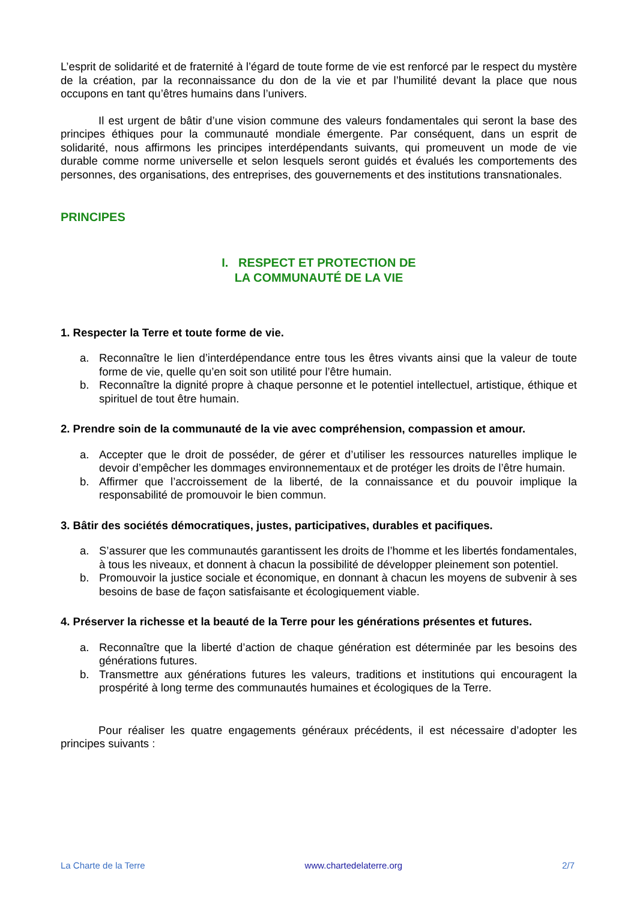L’esprit de solidarité et de fraternité à l’égard de toute forme de vie est renforcé par le respect du mystère de la création, par la reconnaissance du don de la vie et par l’humilité devant la place que nous occupons en tant qu’êtres humains dans l’univers.
Il est urgent de bâtir d’une vision commune des valeurs fondamentales qui seront la base des principes éthiques pour la communauté mondiale émergente. Par conséquent, dans un esprit de solidarité, nous affirmons les principes interdépendants suivants, qui promeuvent un mode de vie durable comme norme universelle et selon lesquels seront guidés et évalués les comportements des personnes, des organisations, des entreprises, des gouvernements et des institutions transnationales.
PRINCIPES
I. RESPECT ET PROTECTION DE
LA COMMUNAUTÉ DE LA VIE
1. Respecter la Terre et toute forme de vie.
a. Reconnaître le lien d’interdépendance entre tous les êtres vivants ainsi que la valeur de toute forme de vie, quelle qu’en soit son utilité pour l’être humain.
b. Reconnaître la dignité propre à chaque personne et le potentiel intellectuel, artistique, éthique et spirituel de tout être humain.
2. Prendre soin de la communauté de la vie avec compréhension, compassion et amour.
a. Accepter que le droit de posséder, de gérer et d’utiliser les ressources naturelles implique le devoir d’empêcher les dommages environnementaux et de protéger les droits de l’être humain.
b. Affirmer que l’accroissement de la liberté, de la connaissance et du pouvoir implique la responsabilité de promouvoir le bien commun.
3. Bâtir des sociétés démocratiques, justes, participatives, durables et pacifiques.
a. S’assurer que les communautés garantissent les droits de l’homme et les libertés fondamentales, à tous les niveaux, et donnent à chacun la possibilité de développer pleinement son potentiel.
b. Promouvoir la justice sociale et économique, en donnant à chacun les moyens de subvenir à ses besoins de base de façon satisfaisante et écologiquement viable.
4. Préserver la richesse et la beauté de la Terre pour les générations présentes et futures.
a. Reconnaître que la liberté d’action de chaque génération est déterminée par les besoins des générations futures.
b. Transmettre aux générations futures les valeurs, traditions et institutions qui encouragent la prospérité à long terme des communautés humaines et écologiques de la Terre.
Pour réaliser les quatre engagements généraux précédents, il est nécessaire d’adopter les principes suivants :
La Charte de la Terre www.chartedelaterre.org 2/7